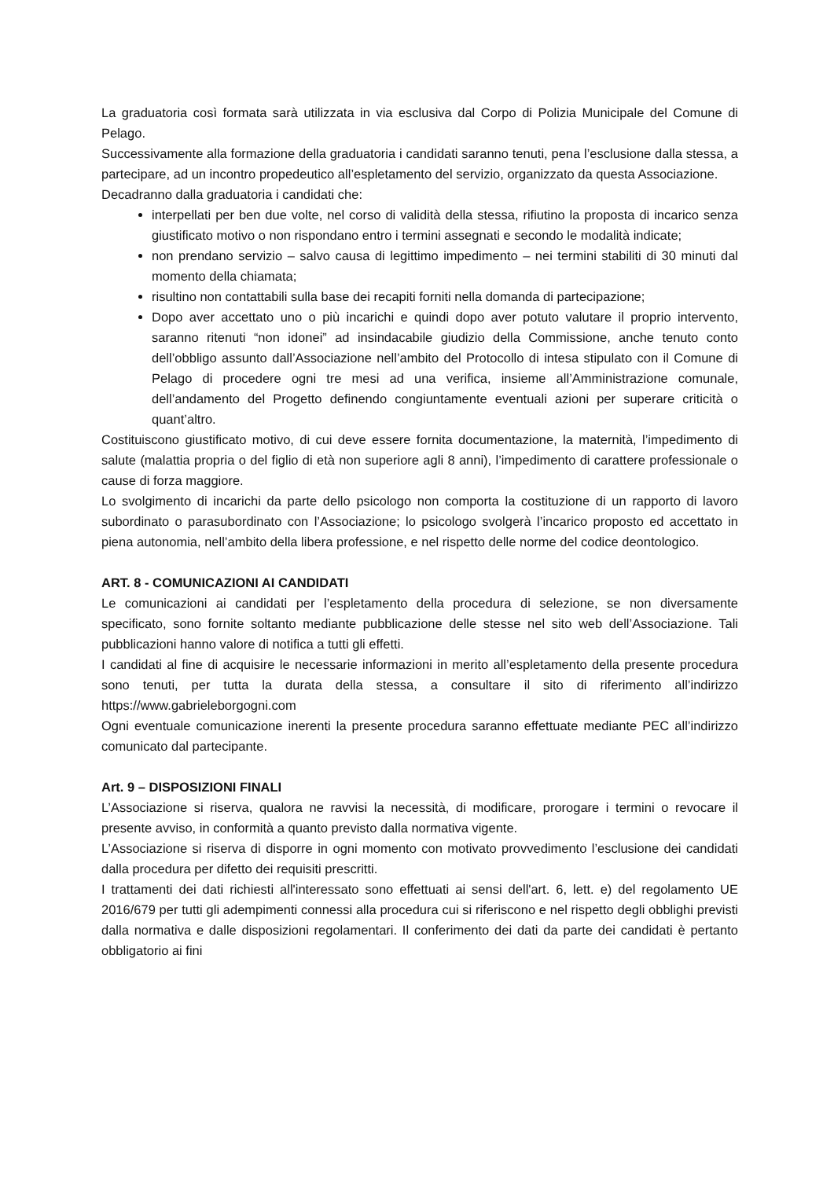La graduatoria così formata sarà utilizzata in via esclusiva dal Corpo di Polizia Municipale del Comune di Pelago.
Successivamente alla formazione della graduatoria i candidati saranno tenuti, pena l’esclusione dalla stessa, a partecipare, ad un incontro propedeutico all’espletamento del servizio, organizzato da questa Associazione.
Decadranno dalla graduatoria i candidati che:
interpellati per ben due volte, nel corso di validità della stessa, rifiutino la proposta di incarico senza giustificato motivo o non rispondano entro i termini assegnati e secondo le modalità indicate;
non prendano servizio – salvo causa di legittimo impedimento – nei termini stabiliti di 30 minuti dal momento della chiamata;
risultino non contattabili sulla base dei recapiti forniti nella domanda di partecipazione;
Dopo aver accettato uno o più incarichi e quindi dopo aver potuto valutare il proprio intervento, saranno ritenuti “non idonei” ad insindacabile giudizio della Commissione, anche tenuto conto dell’obbligo assunto dall’Associazione nell’ambito del Protocollo di intesa stipulato con il Comune di Pelago di procedere ogni tre mesi ad una verifica, insieme all’Amministrazione comunale, dell’andamento del Progetto definendo congiuntamente eventuali azioni per superare criticità o quant’altro.
Costituiscono giustificato motivo, di cui deve essere fornita documentazione, la maternità, l’impedimento di salute (malattia propria o del figlio di età non superiore agli 8 anni), l’impedimento di carattere professionale o cause di forza maggiore.
Lo svolgimento di incarichi da parte dello psicologo non comporta la costituzione di un rapporto di lavoro subordinato o parasubordinato con l’Associazione; lo psicologo svolgerà l’incarico proposto ed accettato in piena autonomia, nell’ambito della libera professione, e nel rispetto delle norme del codice deontologico.
ART. 8 - COMUNICAZIONI AI CANDIDATI
Le comunicazioni ai candidati per l’espletamento della procedura di selezione, se non diversamente specificato, sono fornite soltanto mediante pubblicazione delle stesse nel sito web dell’Associazione. Tali pubblicazioni hanno valore di notifica a tutti gli effetti.
I candidati al fine di acquisire le necessarie informazioni in merito all’espletamento della presente procedura sono tenuti, per tutta la durata della stessa, a consultare il sito di riferimento all’indirizzo https://www.gabrieleborgogni.com
Ogni eventuale comunicazione inerenti la presente procedura saranno effettuate mediante PEC all’indirizzo comunicato dal partecipante.
Art. 9 – DISPOSIZIONI FINALI
L’Associazione si riserva, qualora ne ravvisi la necessità, di modificare, prorogare i termini o revocare il presente avviso, in conformità a quanto previsto dalla normativa vigente.
L’Associazione si riserva di disporre in ogni momento con motivato provvedimento l’esclusione dei candidati dalla procedura per difetto dei requisiti prescritti.
I trattamenti dei dati richiesti all'interessato sono effettuati ai sensi dell'art. 6, lett. e) del regolamento UE 2016/679 per tutti gli adempimenti connessi alla procedura cui si riferiscono e nel rispetto degli obblighi previsti dalla normativa e dalle disposizioni regolamentari. Il conferimento dei dati da parte dei candidati è pertanto obbligatorio ai fini